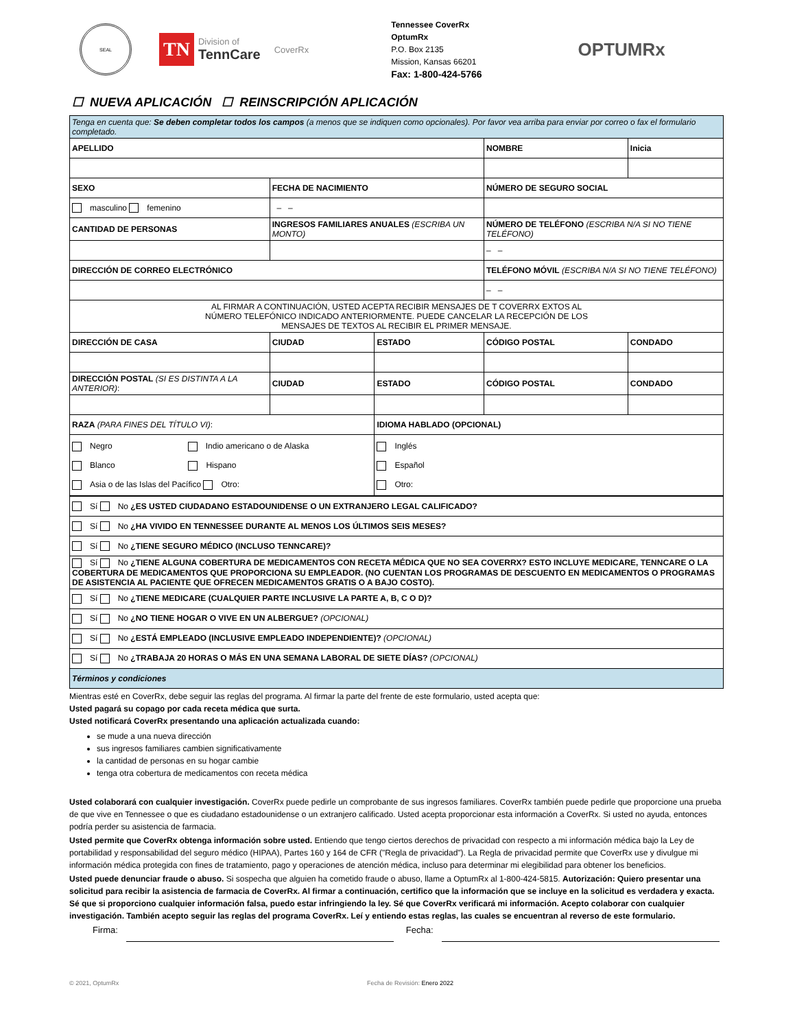SEAL
TN
Division of
TennCare
CoverRx
Tennessee CoverRx
OptumRx
P.O. Box 2135
Mission, Kansas 66201
Fax: 1-800-424-5766
OPTUMRx
☐ NUEVA APLICACIÓN ☐ REINSCRIPCIÓN APLICACIÓN
| Tenga en cuenta que: Se deben completar todos los campos (a menos que se indiquen como opcionales). Por favor vea arriba para enviar por correo o fax el formulario completado. | | | | | |
| APELLIDO | | | NOMBRE | | Inicia |
| SEXO | FECHA DE NACIMIENTO | | NÚMERO DE SEGURO SOCIAL | | |
| masculino femenino | – – | | | | |
| CANTIDAD DE PERSONAS | INGRESOS FAMILIARES ANUALES (ESCRIBA UN MONTO) | | NÚMERO DE TELÉFONO (ESCRIBA N/A SI NO TIENE TELÉFONO) | | |
| | | | – – | | |
| DIRECCIÓN DE CORREO ELECTRÓNICO | | | TELÉFONO MÓVIL (ESCRIBA N/A SI NO TIENE TELÉFONO) | | |
| | | | – – | | |
| AL FIRMAR A CONTINUACIÓN, USTED ACEPTA RECIBIR MENSAJES DE T COVERRX EXTOS AL NÚMERO TELEFÓNICO INDICADO ANTERIORMENTE. PUEDE CANCELAR LA RECEPCIÓN DE LOS MENSAJES DE TEXTOS AL RECIBIR EL PRIMER MENSAJE. | | | | | |
| DIRECCIÓN DE CASA | CIUDAD | ESTADO | CÓDIGO POSTAL | CONDADO | |
| DIRECCIÓN POSTAL (SI ES DISTINTA A LA ANTERIOR) : | CIUDAD | ESTADO | CÓDIGO POSTAL | CONDADO | |
| RAZA (PARA FINES DEL TÍTULO VI) : | | IDIOMA HABLADO (OPCIONAL) | | | |
| Negro Indio americano o de Alaska Blanco Hispano Asia o de las Islas del Pacífico Otro: | | Inglés Español Otro: | | | |
| Sí No ¿ES USTED CIUDADANO ESTADOUNIDENSE O UN EXTRANJERO LEGAL CALIFICADO? |
| Sí No ¿HA VIVIDO EN TENNESSEE DURANTE AL MENOS LOS ÚLTIMOS SEIS MESES? |
| Sí No ¿TIENE SEGURO MÉDICO (INCLUSO TENNCARE)? |
| Sí No ¿TIENE ALGUNA COBERTURA DE MEDICAMENTOS CON RECETA MÉDICA QUE NO SEA COVERRX? ESTO INCLUYE MEDICARE, TENNCARE O LA COBERTURA DE MEDICAMENTOS QUE PROPORCIONA SU EMPLEADOR. (NO CUENTAN LOS PROGRAMAS DE DESCUENTO EN MEDICAMENTOS O PROGRAMAS DE ASISTENCIA AL PACIENTE QUE OFRECEN MEDICAMENTOS GRATIS O A BAJO COSTO). |
| Sí No ¿TIENE MEDICARE (CUALQUIER PARTE INCLUSIVE LA PARTE A, B, C O D)? |
| Sí No ¿NO TIENE HOGAR O VIVE EN UN ALBERGUE? (OPCIONAL) |
| Sí No ¿ESTÁ EMPLEADO (INCLUSIVE EMPLEADO INDEPENDIENTE)? (OPCIONAL) |
| Sí No ¿TRABAJA 20 HORAS O MÁS EN UNA SEMANA LABORAL DE SIETE DÍAS? (OPCIONAL) |
| Términos y condiciones |
Mientras esté en CoverRx, debe seguir las reglas del programa. Al firmar la parte del frente de este formulario, usted acepta que:
Usted pagará su copago por cada receta médica que surta.
Usted notificará CoverRx presentando una aplicación actualizada cuando:
se mude a una nueva dirección
sus ingresos familiares cambien significativamente
la cantidad de personas en su hogar cambie
tenga otra cobertura de medicamentos con receta médica
Usted colaborará con cualquier investigación. CoverRx puede pedirle un comprobante de sus ingresos familiares. CoverRx también puede pedirle que proporcione una prueba de que vive en Tennessee o que es ciudadano estadounidense o un extranjero calificado. Usted acepta proporcionar esta información a CoverRx. Si usted no ayuda, entonces podría perder su asistencia de farmacia.
Usted permite que CoverRx obtenga información sobre usted. Entiendo que tengo ciertos derechos de privacidad con respecto a mi información médica bajo la Ley de portabilidad y responsabilidad del seguro médico (HIPAA), Partes 160 y 164 de CFR ("Regla de privacidad"). La Regla de privacidad permite que CoverRx use y divulgue mi información médica protegida con fines de tratamiento, pago y operaciones de atención médica, incluso para determinar mi elegibilidad para obtener los beneficios.
Usted puede denunciar fraude o abuso. Si sospecha que alguien ha cometido fraude o abuso, llame a OptumRx al 1-800-424-5815. Autorización: Quiero presentar una solicitud para recibir la asistencia de farmacia de CoverRx. Al firmar a continuación, certifico que la información que se incluye en la solicitud es verdadera y exacta. Sé que si proporciono cualquier información falsa, puedo estar infringiendo la ley. Sé que CoverRx verificará mi información. Acepto colaborar con cualquier investigación. También acepto seguir las reglas del programa CoverRx. Leí y entiendo estas reglas, las cuales se encuentran al reverso de este formulario.
Firma: Fecha:
© 2021, OptumRx Fecha de Revisión: Enero 2022